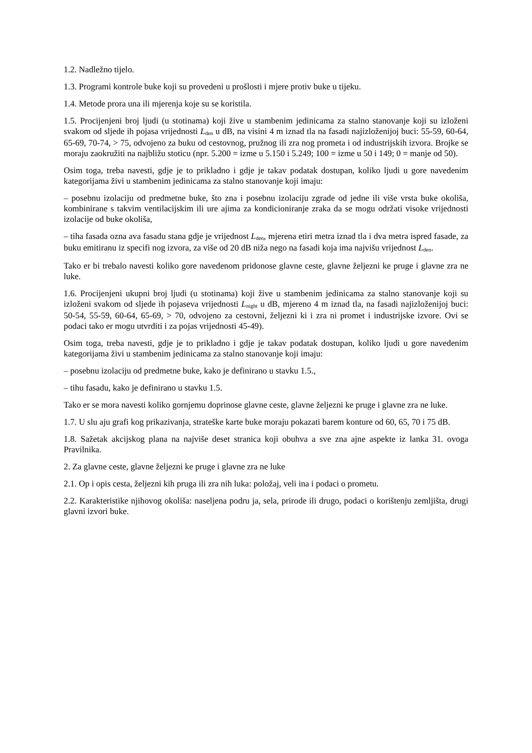1.2. Nadležno tijelo.
1.3. Programi kontrole buke koji su provedeni u prošlosti i mjere protiv buke u tijeku.
1.4. Metode prora una ili mjerenja koje su se koristila.
1.5. Procijenjeni broj ljudi (u stotinama) koji žive u stambenim jedinicama za stalno stanovanje koji su izloženi svakom od sljede ih pojasa vrijednosti L<sub>den</sub> u dB, na visini 4 m iznad tla na fasadi najizloženijoj buci: 55-59, 60-64, 65-69, 70-74, > 75, odvojeno za buku od cestovnog, pružnog ili zra nog prometa i od industrijskih izvora. Brojke se moraju zaokružiti na najbližu stoticu (npr. 5.200 = izme u 5.150 i 5.249; 100 = izme u 50 i 149; 0 = manje od 50).
Osim toga, treba navesti, gdje je to prikladno i gdje je takav podatak dostupan, koliko ljudi u gore navedenim kategorijama živi u stambenim jedinicama za stalno stanovanje koji imaju:
– posebnu izolaciju od predmetne buke, što zna i posebnu izolaciju zgrade od jedne ili više vrsta buke okoliša, kombinirane s takvim ventilacijskim ili ure ajima za kondicioniranje zraka da se mogu održati visoke vrijednosti izolacije od buke okoliša,
– tiha fasada ozna ava fasadu stana gdje je vrijednost L<sub>den</sub>, mjerena etiri metra iznad tla i dva metra ispred fasade, za buku emitiranu iz specifi nog izvora, za više od 20 dB niža nego na fasadi koja ima najvišu vrijednost L<sub>den</sub>.
Tako er bi trebalo navesti koliko gore navedenom pridonose glavne ceste, glavne željezni ke pruge i glavne zra ne luke.
1.6. Procijenjeni ukupni broj ljudi (u stotinama) koji žive u stambenim jedinicama za stalno stanovanje koji su izloženi svakom od sljede ih pojaseva vrijednosti L<sub>night</sub> u dB, mjereno 4 m iznad tla, na fasadi najizloženijoj buci: 50-54, 55-59, 60-64, 65-69, > 70, odvojeno za cestovni, željezni ki i zra ni promet i industrijske izvore. Ovi se podaci tako er mogu utvrditi i za pojas vrijednosti 45-49).
Osim toga, treba navesti, gdje je to prikladno i gdje je takav podatak dostupan, koliko ljudi u gore navedenim kategorijama živi u stambenim jedinicama za stalno stanovanje koji imaju:
– posebnu izolaciju od predmetne buke, kako je definirano u stavku 1.5.,
– tihu fasadu, kako je definirano u stavku 1.5.
Tako er se mora navesti koliko gornjemu doprinose glavne ceste, glavne željezni ke pruge i glavne zra ne luke.
1.7. U slu aju grafi kog prikazivanja, strateške karte buke moraju pokazati barem konture od 60, 65, 70 i 75 dB.
1.8. Sažetak akcijskog plana na najviše deset stranica koji obuhva a sve zna ajne aspekte iz lanka 31. ovoga Pravilnika.
2. Za glavne ceste, glavne željezni ke pruge i glavne zra ne luke
2.1. Op i opis cesta, željezni kih pruga ili zra nih luka: položaj, veli ina i podaci o prometu.
2.2. Karakteristike njihovog okoliša: naseljena podru ja, sela, prirode ili drugo, podaci o korištenju zemljišta, drugi glavni izvori buke.